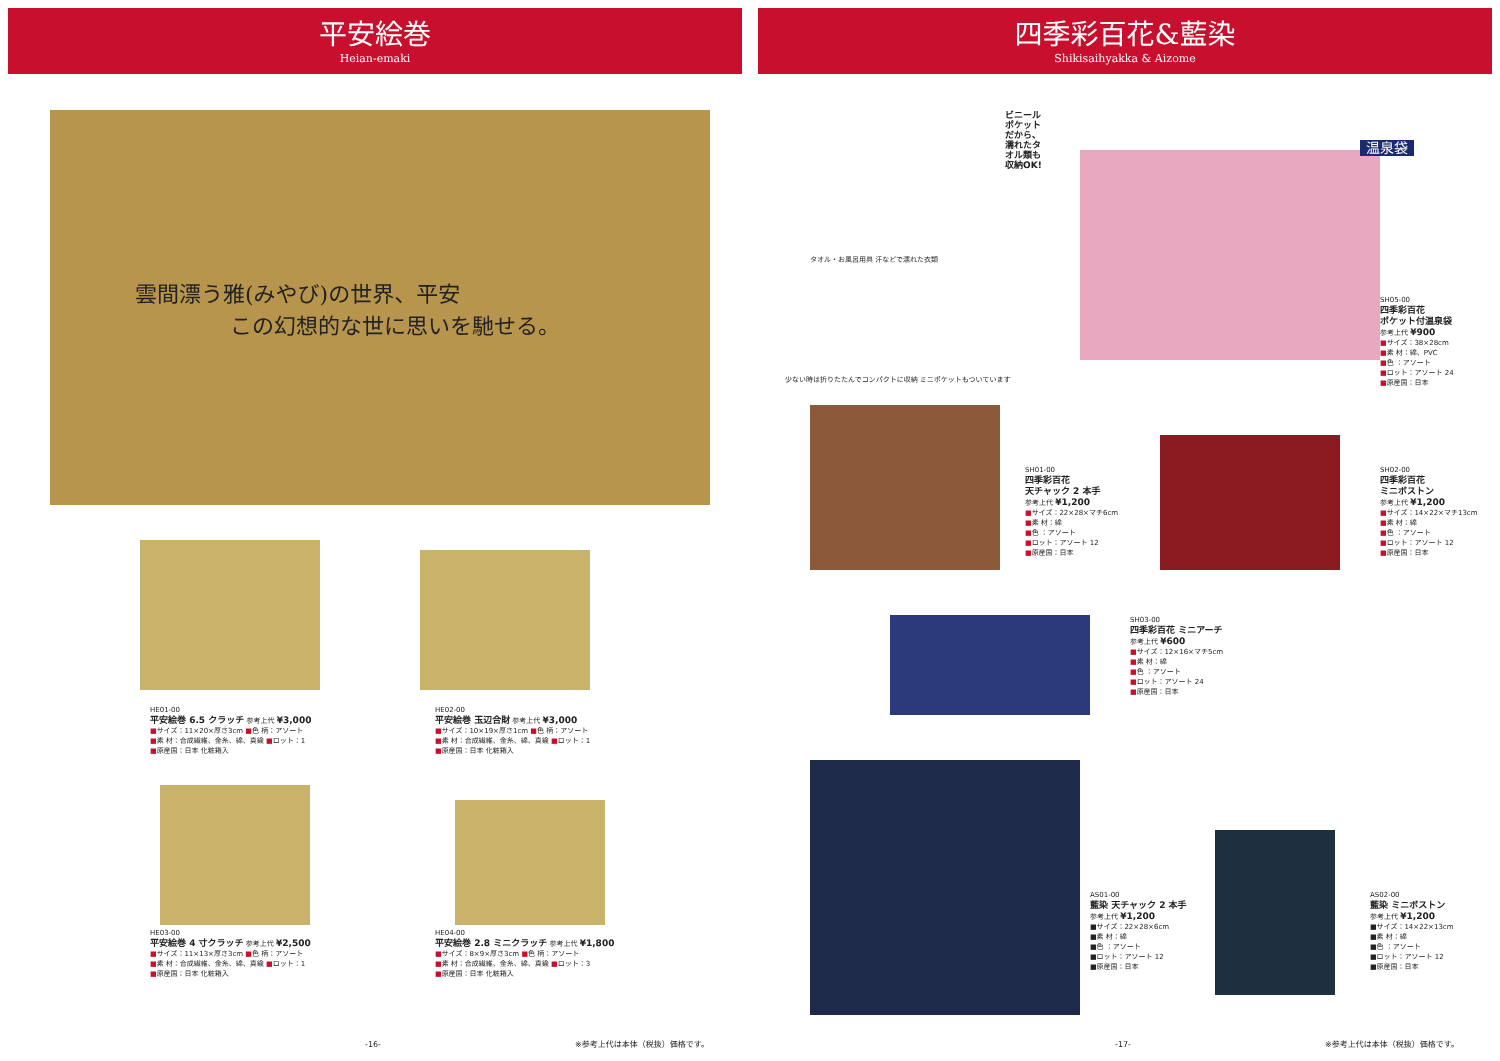平安絵巻
Heian-emaki
雲間漂う雅(みやび)の世界、平安
この幻想的な世に思いを馳せる。
HE01-00
平安絵巻 6.5 クラッチ 参考上代 ¥3,000
■サイズ：11×20×厚さ3cm ■色 柄：アソート
■素 材：合成繊維、金糸、綿、真鍮 ■ロット：1
■原産国：日本 化粧箱入
HE02-00
平安絵巻 玉辺合財 参考上代 ¥3,000
■サイズ：10×19×厚さ1cm ■色 柄：アソート
■素 材：合成繊維、金糸、綿、真鍮 ■ロット：1
■原産国：日本 化粧箱入
HE03-00
平安絵巻 4 寸クラッチ 参考上代 ¥2,500
■サイズ：11×13×厚さ3cm ■色 柄：アソート
■素 材：合成繊維、金糸、綿、真鍮 ■ロット：1
■原産国：日本 化粧箱入
HE04-00
平安絵巻 2.8 ミニクラッチ 参考上代 ¥1,800
■サイズ：8×9×厚さ3cm ■色 柄：アソート
■素 材：合成繊維、金糸、綿、真鍮 ■ロット：3
■原産国：日本 化粧箱入
-16- ※参考上代は本体（税抜）価格です。
四季彩百花&藍染
Shikisaihyakka & Aizome
ビニールポケットだから、濡れたタオル類も収納OK!
タオル・お風呂用具 汗などで濡れた衣類
少ない時は折りたたんでコンパクトに収納 ミニポケットもついています
温泉袋
SH05-00
四季彩百花
ポケット付温泉袋
参考上代 ¥900
■サイズ：38×28cm
■素 材：綿、PVC
■色 ：アソート
■ロット：アソート 24
■原産国：日本
SH01-00
四季彩百花
天チャック 2 本手
参考上代 ¥1,200
■サイズ：22×28×マチ6cm
■素 材：綿
■色 ：アソート
■ロット：アソート 12
■原産国：日本
SH02-00
四季彩百花
ミニボストン
参考上代 ¥1,200
■サイズ：14×22×マチ13cm
■素 材：綿
■色 ：アソート
■ロット：アソート 12
■原産国：日本
SH03-00
四季彩百花 ミニアーチ
参考上代 ¥600
■サイズ：12×16×マチ5cm
■素 材：綿
■色 ：アソート
■ロット：アソート 24
■原産国：日本
AS01-00
藍染 天チャック 2 本手
参考上代 ¥1,200
■サイズ：22×28×6cm
■素 材：綿
■色 ：アソート
■ロット：アソート 12
■原産国：日本
AS02-00
藍染 ミニボストン
参考上代 ¥1,200
■サイズ：14×22×13cm
■素 材：綿
■色 ：アソート
■ロット：アソート 12
■原産国：日本
-17- ※参考上代は本体（税抜）価格です。